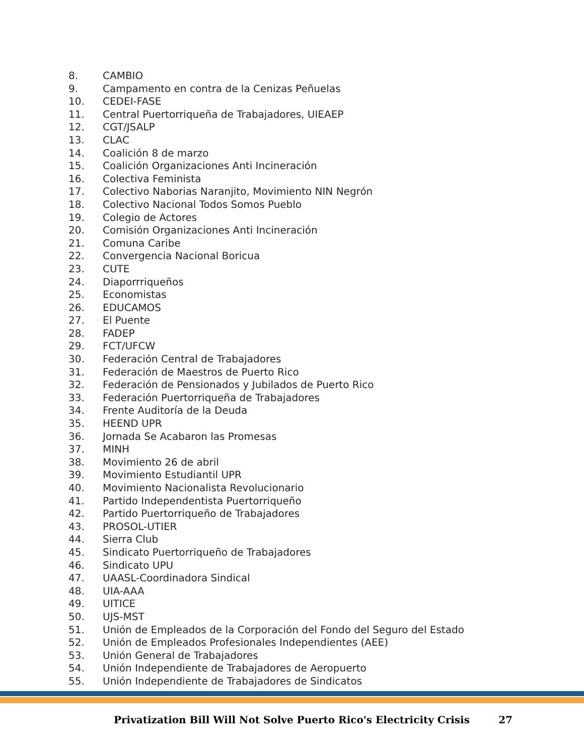8. CAMBIO
9. Campamento en contra de la Cenizas Peñuelas
10. CEDEI-FASE
11. Central Puertorriqueña de Trabajadores, UIEAEP
12. CGT/JSALP
13. CLAC
14. Coalición 8 de marzo
15. Coalición Organizaciones Anti Incineración
16. Colectiva Feminista
17. Colectivo Naborias Naranjito, Movimiento NIN Negrón
18. Colectivo Nacional Todos Somos Pueblo
19. Colegio de Actores
20. Comisión Organizaciones Anti Incineración
21. Comuna Caribe
22. Convergencia Nacional Boricua
23. CUTE
24. Diaporrriqueños
25. Economistas
26. EDUCAMOS
27. El Puente
28. FADEP
29. FCT/UFCW
30. Federación Central de Trabajadores
31. Federación de Maestros de Puerto Rico
32. Federación de Pensionados y Jubilados de Puerto Rico
33. Federación Puertorriqueña de Trabajadores
34. Frente Auditoría de la Deuda
35. HEEND UPR
36. Jornada Se Acabaron las Promesas
37. MINH
38. Movimiento 26 de abril
39. Movimiento Estudiantil UPR
40. Movimiento Nacionalista Revolucionario
41. Partido Independentista Puertorriqueño
42. Partido Puertorriqueño de Trabajadores
43. PROSOL-UTIER
44. Sierra Club
45. Sindicato Puertorriqueño de Trabajadores
46. Sindicato UPU
47. UAASL-Coordinadora Sindical
48. UIA-AAA
49. UITICE
50. UJS-MST
51. Unión de Empleados de la Corporación del Fondo del Seguro del Estado
52. Unión de Empleados Profesionales Independientes (AEE)
53. Unión General de Trabajadores
54. Unión Independiente de Trabajadores de Aeropuerto
55. Unión Independiente de Trabajadores de Sindicatos
Privatization Bill Will Not Solve Puerto Rico's Electricity Crisis 27